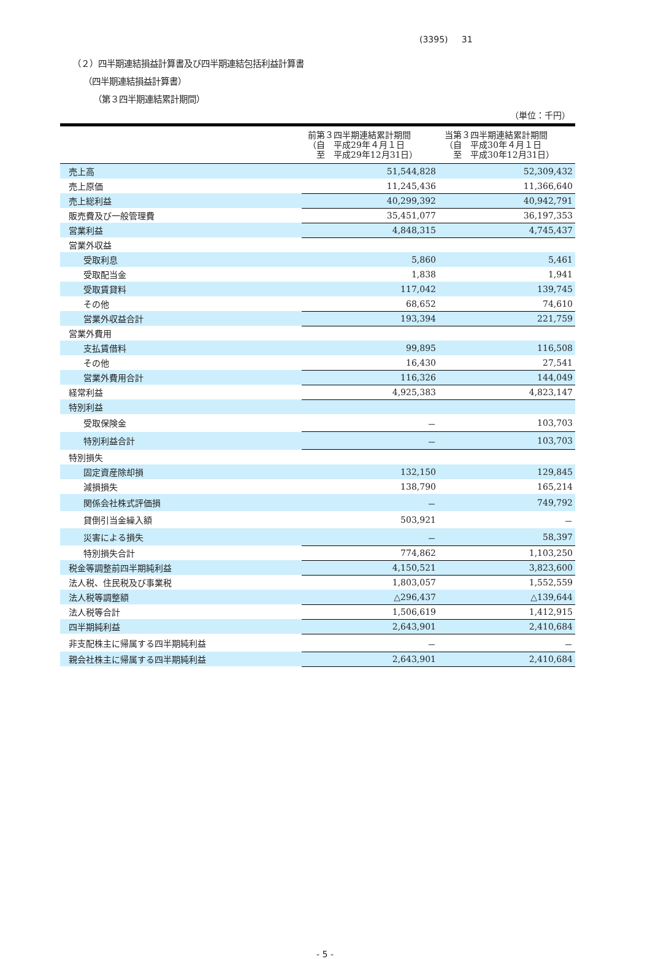(3395) 31
（２）四半期連結損益計算書及び四半期連結包括利益計算書
（四半期連結損益計算書）
（第３四半期連結累計期間）
（単位：千円）
| | 前第３四半期連結累計期間 （自 平成29年４月１日 至 平成29年12月31日） | 当第３四半期連結累計期間 （自 平成30年４月１日 至 平成30年12月31日） |
| --- | --- | --- |
| 売上高 | 51,544,828 | 52,309,432 |
| 売上原価 | 11,245,436 | 11,366,640 |
| 売上総利益 | 40,299,392 | 40,942,791 |
| 販売費及び一般管理費 | 35,451,077 | 36,197,353 |
| 営業利益 | 4,848,315 | 4,745,437 |
| 営業外収益 | | |
| 受取利息 | 5,860 | 5,461 |
| 受取配当金 | 1,838 | 1,941 |
| 受取賃貸料 | 117,042 | 139,745 |
| その他 | 68,652 | 74,610 |
| 営業外収益合計 | 193,394 | 221,759 |
| 営業外費用 | | |
| 支払賃借料 | 99,895 | 116,508 |
| その他 | 16,430 | 27,541 |
| 営業外費用合計 | 116,326 | 144,049 |
| 経常利益 | 4,925,383 | 4,823,147 |
| 特別利益 | | |
| 受取保険金 | － | 103,703 |
| 特別利益合計 | － | 103,703 |
| 特別損失 | | |
| 固定資産除却損 | 132,150 | 129,845 |
| 減損損失 | 138,790 | 165,214 |
| 関係会社株式評価損 | － | 749,792 |
| 貸倒引当金繰入額 | 503,921 | － |
| 災害による損失 | － | 58,397 |
| 特別損失合計 | 774,862 | 1,103,250 |
| 税金等調整前四半期純利益 | 4,150,521 | 3,823,600 |
| 法人税、住民税及び事業税 | 1,803,057 | 1,552,559 |
| 法人税等調整額 | △296,437 | △139,644 |
| 法人税等合計 | 1,506,619 | 1,412,915 |
| 四半期純利益 | 2,643,901 | 2,410,684 |
| 非支配株主に帰属する四半期純利益 | － | － |
| 親会社株主に帰属する四半期純利益 | 2,643,901 | 2,410,684 |
- 5 -